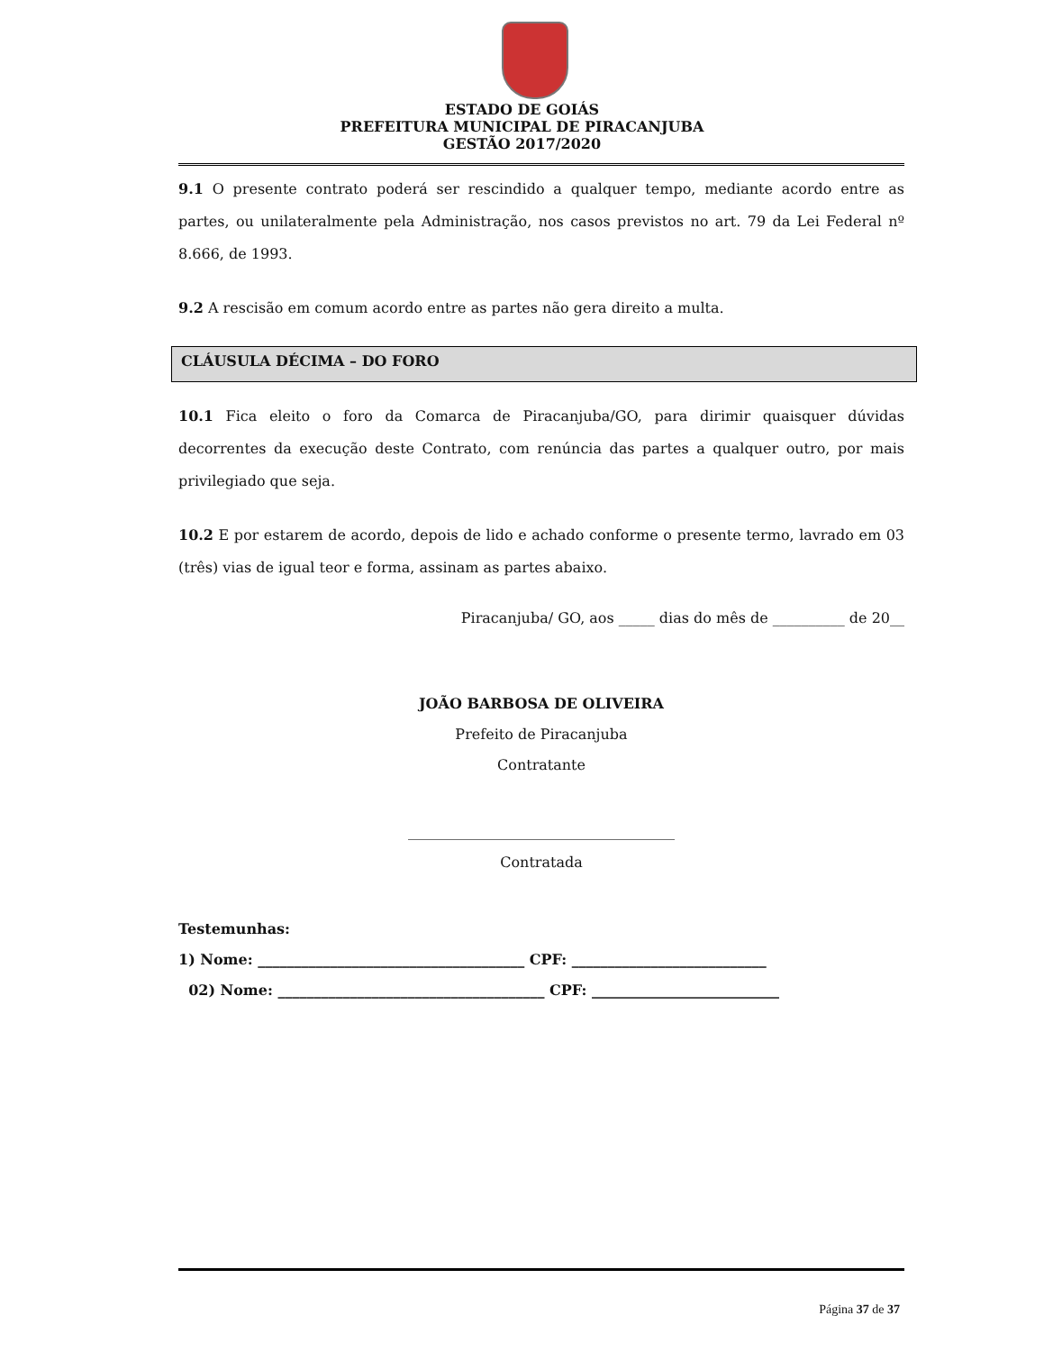ESTADO DE GOIÁS
PREFEITURA MUNICIPAL DE PIRACANJUBA
GESTÃO 2017/2020
9.1 O presente contrato poderá ser rescindido a qualquer tempo, mediante acordo entre as partes, ou unilateralmente pela Administração, nos casos previstos no art. 79 da Lei Federal nº 8.666, de 1993.
9.2 A rescisão em comum acordo entre as partes não gera direito a multa.
CLÁUSULA DÉCIMA – DO FORO
10.1 Fica eleito o foro da Comarca de Piracanjuba/GO, para dirimir quaisquer dúvidas decorrentes da execução deste Contrato, com renúncia das partes a qualquer outro, por mais privilegiado que seja.
10.2 E por estarem de acordo, depois de lido e achado conforme o presente termo, lavrado em 03 (três) vias de igual teor e forma, assinam as partes abaixo.
Piracanjuba/ GO, aos _____ dias do mês de __________ de 20__
JOÃO BARBOSA DE OLIVEIRA
Prefeito de Piracanjuba
Contratante
_____________________________________
Contratada
Testemunhas:
1) Nome: _____________________________________ CPF: ___________________________
02) Nome: _____________________________________ CPF: __________________________
Página 37 de 37